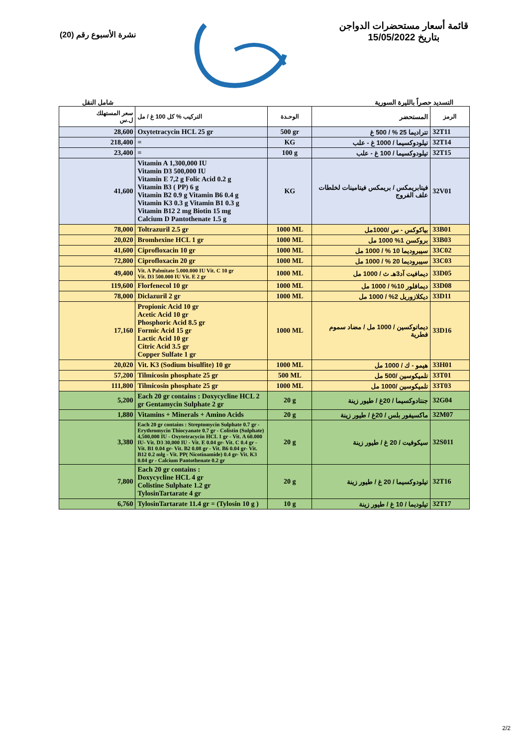نشرة الأسبوع رقم (20)
قائمة أسعار مستحضرات الدواجن
بتاريخ 15/05/2022
شامل النقل التسديد حصراً بالليرة السورية
| سعر المستهلك ل.س | التركيب % كل 100 غ / مل | الوحـدة | المستحضر | الرمز |
| --- | --- | --- | --- | --- |
| 28,600 | Oxytetracycin HCL 25 gr | 500 gr | تتراديما 25 % / 500 غ | 32T11 |
| 218,400 | = | KG | تيلودوكسيما / 1000 غ - علب | 32T14 |
| 23,400 | = | 100 g | تيلودوكسيما / 100 غ - علب | 32T15 |
| 41,600 | Vitamin A 1,300,000 IU Vitamin D3 500,000 IU Vitamin E 7,2 g Folic Acid 0.2 g Vitamin B3 ( PP) 6 g Vitamin B2 0.9 g Vitamin B6 0.4 g Vitamin K3 0.3 g Vitamin B1 0.3 g Vitamin B12 2 mg Biotin 15 mg Calcium D Pantothenate 1.5 g | KG | فيتابريمكس / بريمكس فيتامينات لخلطات علف الفروج | 32V01 |
| 78,000 | Toltrazuril 2.5 gr | 1000 ML | بياكوكس - س /1000مل | 33B01 |
| 20,020 | Bromhexine HCL 1 gr | 1000 ML | بروكسن 1% 1000 مل | 33B03 |
| 41,600 | Ciprofloxacin 10 gr | 1000 ML | سيبروديما 10 % / 1000 مل | 33C02 |
| 72,800 | Ciprofloxacin 20 gr | 1000 ML | سيبروديما 20 % / 1000 مل | 33C03 |
| 49,400 | Vit. A Palmitate 5.000.000 IU Vit. C 10 gr Vit. D3 500.000 IU Vit. E 2 gr | 1000 ML | ديمافيت آد3هـ ث / 1000 مل | 33D05 |
| 119,600 | Florfenecol 10 gr | 1000 ML | ديمافلور 10% / 1000 مل | 33D08 |
| 78,000 | Diclazuril 2 gr | 1000 ML | ديكلازوريل 2% / 1000 مل | 33D11 |
| 17,160 | Propionic Acid 10 gr Acetic Acid 10 gr Phosphoric Acid 8.5 gr Formic Acid 15 gr Lactic Acid 10 gr Citric Acid 3.5 gr Copper Sulfate 1 gr | 1000 ML | ديماتوكسين / 1000 مل / مضاد سموم فطرية | 33D16 |
| 20,020 | Vit. K3 (Sodium bisulfite) 10 gr | 1000 ML | هيمو - ك / 1000 مل | 33H01 |
| 57,200 | Tilmicosin phosphate 25 gr | 500 ML | تلميكوسين /500 مل | 33T01 |
| 111,800 | Tilmicosin phosphate 25 gr | 1000 ML | تلميكوسين /1000 مل | 33T03 |
| 5,200 | Each 20 gr contains : Doxycycline HCL 2 gr Gentamycin Sulphate 2 gr | 20 g | جنتادوكسيما / 20غ / طيور زينة | 32G04 |
| 1,880 | Vitamins + Minerals + Amino Acids | 20 g | ماكسيفور بلس / 20غ / طيور زينة | 32M07 |
| 3,380 | Each 20 gr contains : Streptomycin Sulphate 0.7 gr - Erythromycin Thiocyanate 0.7 gr - Colistin (Sulphate) 4,500,000 IU - Oxytetracycin HCL 1 gr - Vit. A 60.000 IU- Vit. D3 30,000 IU - Vit. E 0.04 gr- Vit. C 0.4 gr -Vit. B1 0.04 gr- Vit. B2 0.08 gr - Vit. B6 0.04 gr- Vit. B12 0.2 mlg - Vit. PP( Nicotinamide) 0.4 gr- Vit. K3 0.04 gr - Calcium Pantothenate 0.2 gr | 20 g | سيكوفيت / 20 غ / طيور زينة | 32S011 |
| 7,800 | Each 20 gr contains : Doxycycline HCL 4 gr Colistine Sulphate 1.2 gr TylosinTartarate 4 gr | 20 g | تيلودوكسيما / 20 غ / طيور زينة | 32T16 |
| 6,760 | TylosinTartarate 11.4 gr = (Tylosin 10 g ) | 10 g | تيلوديما / 10 غ / طيور زينة | 32T17 |
2/2